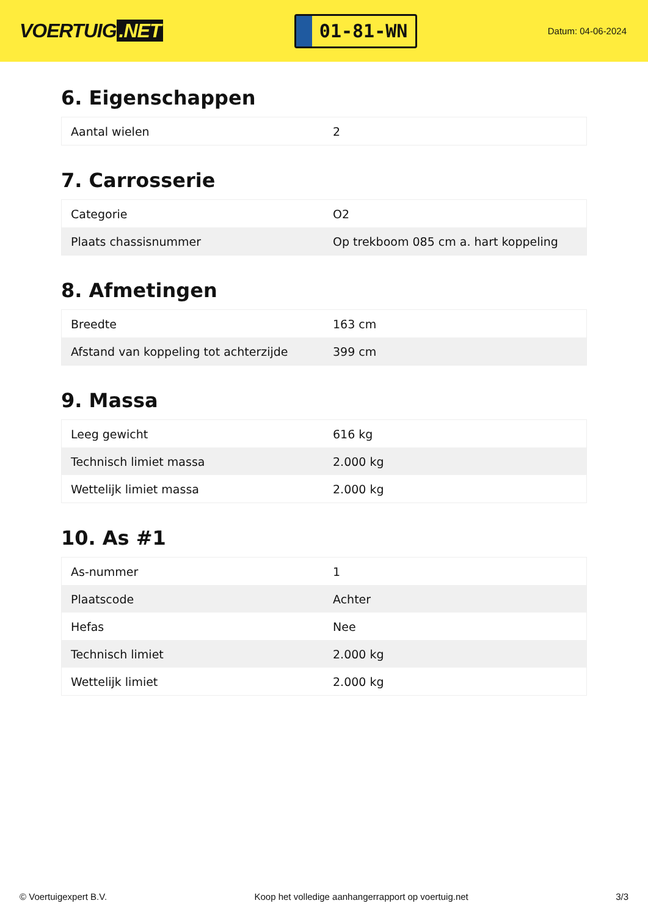VOERTUIG.NET
01-81-WN
Datum: 04-06-2024
6. Eigenschappen
| Aantal wielen | 2 |
7. Carrosserie
| Categorie | O2 |
| Plaats chassisnummer | Op trekboom 085 cm a. hart koppeling |
8. Afmetingen
| Breedte | 163 cm |
| Afstand van koppeling tot achterzijde | 399 cm |
9. Massa
| Leeg gewicht | 616 kg |
| Technisch limiet massa | 2.000 kg |
| Wettelijk limiet massa | 2.000 kg |
10. As #1
| As-nummer | 1 |
| Plaatscode | Achter |
| Hefas | Nee |
| Technisch limiet | 2.000 kg |
| Wettelijk limiet | 2.000 kg |
© Voertuigexpert B.V. Koop het volledige aanhangerrapport op voertuig.net 3/3